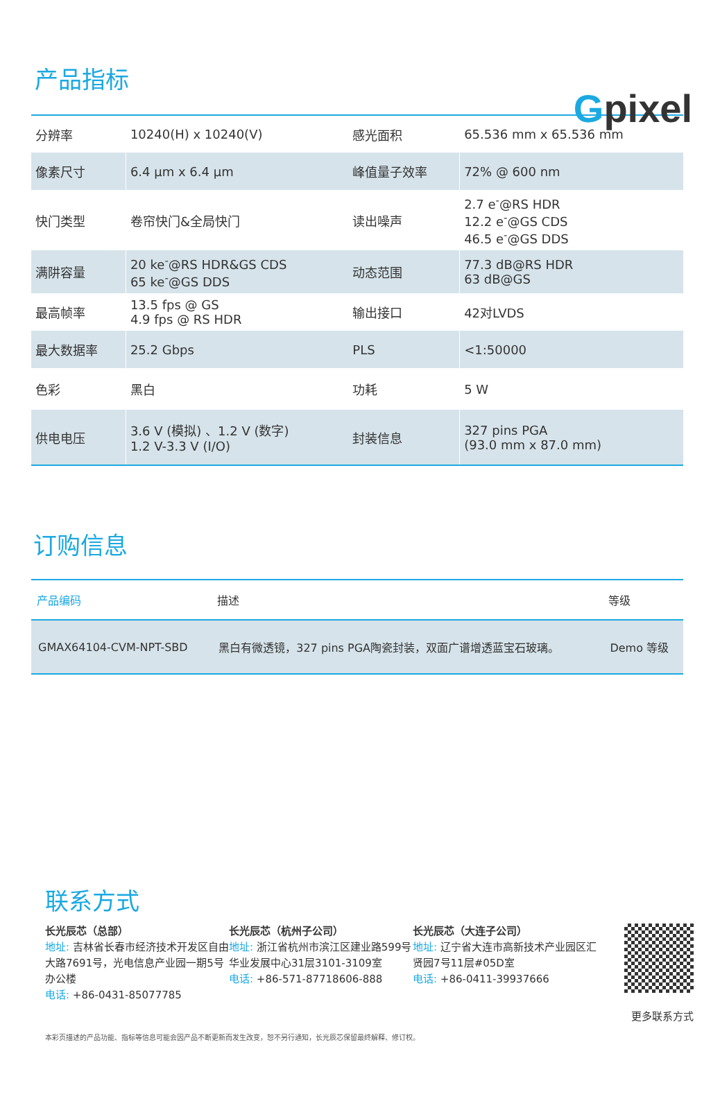Gpixel
产品指标
| 分辨率 | 10240(H) x 10240(V) | 感光面积 | 65.536 mm x 65.536 mm |
| 像素尺寸 | 6.4 μm x 6.4 μm | 峰值量子效率 | 72% @ 600 nm |
| 快门类型 | 卷帘快门&全局快门 | 读出噪声 | 2.7 e<sup>-</sup>@RS HDR 12.2 e<sup>-</sup>@GS CDS 46.5 e<sup>-</sup>@GS DDS |
| 满阱容量 | 20 ke<sup>-</sup>@RS HDR&GS CDS 65 ke<sup>-</sup>@GS DDS | 动态范围 | 77.3 dB@RS HDR 63 dB@GS |
| 最高帧率 | 13.5 fps @ GS 4.9 fps @ RS HDR | 输出接口 | 42对LVDS |
| 最大数据率 | 25.2 Gbps | PLS | <1:50000 |
| 色彩 | 黑白 | 功耗 | 5 W |
| 供电电压 | 3.6 V (模拟) 、1.2 V (数字) 1.2 V-3.3 V (I/O) | 封装信息 | 327 pins PGA (93.0 mm x 87.0 mm) |
订购信息
| 产品编码 | 描述 | 等级 |
| --- | --- | --- |
| GMAX64104-CVM-NPT-SBD | 黑白有微透镜，327 pins PGA陶瓷封装，双面广谱增透蓝宝石玻璃。 | Demo 等级 |
联系方式
长光辰芯（总部）
地址: 吉林省长春市经济技术开发区自由大路7691号，光电信息产业园一期5号办公楼
电话: +86-0431-85077785
长光辰芯（杭州子公司）
地址: 浙江省杭州市滨江区建业路599号华业发展中心31层3101-3109室
电话: +86-571-87718606-888
长光辰芯（大连子公司）
地址: 辽宁省大连市高新技术产业园区汇贤园7号11层#05D室
电话: +86-0411-39937666
更多联系方式
本彩页描述的产品功能、指标等信息可能会因产品不断更新而发生改变，恕不另行通知，长光辰芯保留最终解释、修订权。